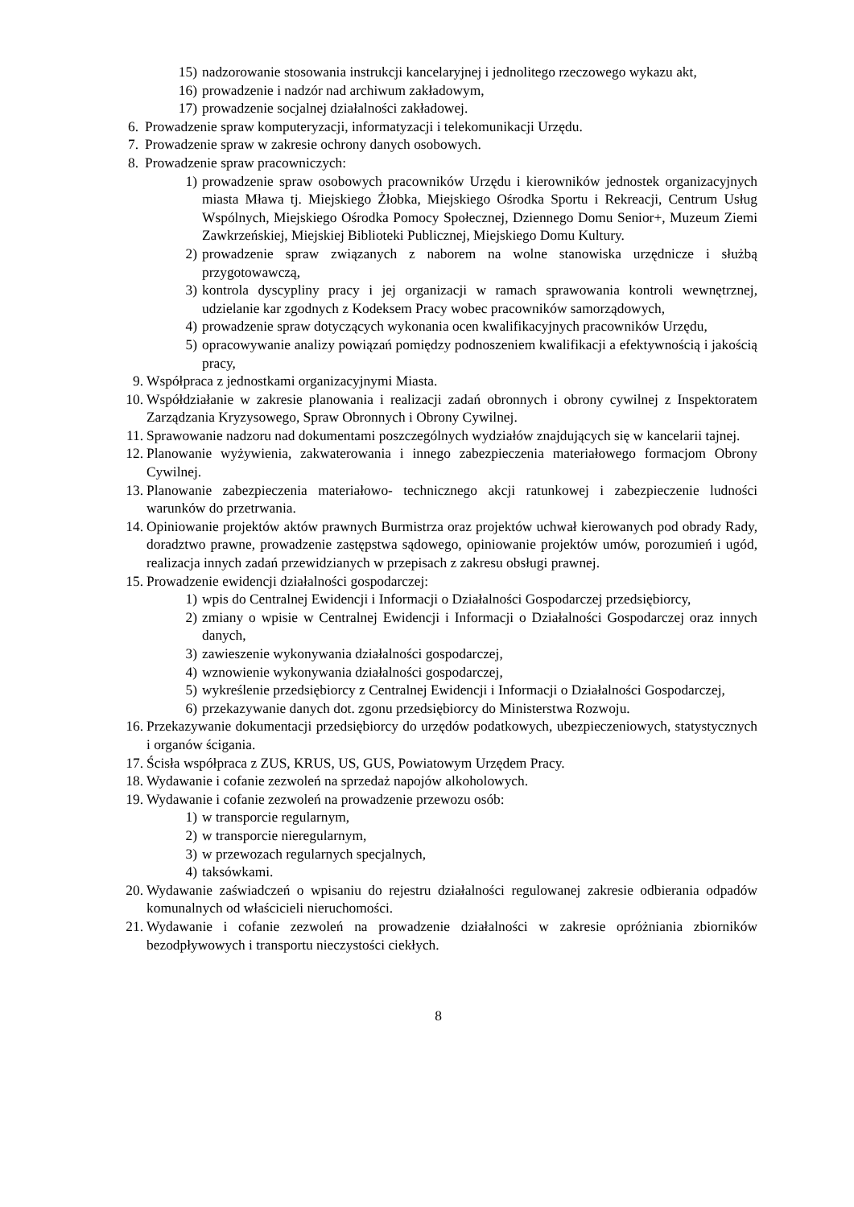15) nadzorowanie stosowania instrukcji kancelaryjnej i jednolitego rzeczowego wykazu akt,
16) prowadzenie i nadzór nad archiwum zakładowym,
17) prowadzenie socjalnej działalności zakładowej.
6. Prowadzenie spraw komputeryzacji, informatyzacji i telekomunikacji Urzędu.
7. Prowadzenie spraw w zakresie ochrony danych osobowych.
8. Prowadzenie spraw pracowniczych:
1) prowadzenie spraw osobowych pracowników Urzędu i kierowników jednostek organizacyjnych miasta Mława tj. Miejskiego Żłobka, Miejskiego Ośrodka Sportu i Rekreacji, Centrum Usług Wspólnych, Miejskiego Ośrodka Pomocy Społecznej, Dziennego Domu Senior+, Muzeum Ziemi Zawkrzeńskiej, Miejskiej Biblioteki Publicznej, Miejskiego Domu Kultury.
2) prowadzenie spraw związanych z naborem na wolne stanowiska urzędnicze i służbą przygotowawczą,
3) kontrola dyscypliny pracy i jej organizacji w ramach sprawowania kontroli wewnętrznej, udzielanie kar zgodnych z Kodeksem Pracy wobec pracowników samorządowych,
4) prowadzenie spraw dotyczących wykonania ocen kwalifikacyjnych pracowników Urzędu,
5) opracowywanie analizy powiązań pomiędzy podnoszeniem kwalifikacji a efektywnością i jakością pracy,
9. Współpraca z jednostkami organizacyjnymi Miasta.
10. Współdziałanie w zakresie planowania i realizacji zadań obronnych i obrony cywilnej z Inspektoratem Zarządzania Kryzysowego, Spraw Obronnych i Obrony Cywilnej.
11. Sprawowanie nadzoru nad dokumentami poszczególnych wydziałów znajdujących się w kancelarii tajnej.
12. Planowanie wyżywienia, zakwaterowania i innego zabezpieczenia materiałowego formacjom Obrony Cywilnej.
13. Planowanie zabezpieczenia materiałowo- technicznego akcji ratunkowej i zabezpieczenie ludności warunków do przetrwania.
14. Opiniowanie projektów aktów prawnych Burmistrza oraz projektów uchwał kierowanych pod obrady Rady, doradztwo prawne, prowadzenie zastępstwa sądowego, opiniowanie projektów umów, porozumień i ugód, realizacja innych zadań przewidzianych w przepisach z zakresu obsługi prawnej.
15. Prowadzenie ewidencji działalności gospodarczej:
1) wpis do Centralnej Ewidencji i Informacji o Działalności Gospodarczej przedsiębiorcy,
2) zmiany o wpisie w Centralnej Ewidencji i Informacji o Działalności Gospodarczej oraz innych danych,
3) zawieszenie wykonywania działalności gospodarczej,
4) wznowienie wykonywania działalności gospodarczej,
5) wykreślenie przedsiębiorcy z Centralnej Ewidencji i Informacji o Działalności Gospodarczej,
6) przekazywanie danych dot. zgonu przedsiębiorcy do Ministerstwa Rozwoju.
16. Przekazywanie dokumentacji przedsiębiorcy do urzędów podatkowych, ubezpieczeniowych, statystycznych i organów ścigania.
17. Ścisła współpraca z ZUS, KRUS, US, GUS, Powiatowym Urzędem Pracy.
18. Wydawanie i cofanie zezwoleń na sprzedaż napojów alkoholowych.
19. Wydawanie i cofanie zezwoleń na prowadzenie przewozu osób:
1) w transporcie regularnym,
2) w transporcie nieregularnym,
3) w przewozach regularnych specjalnych,
4) taksówkami.
20. Wydawanie zaświadczeń o wpisaniu do rejestru działalności regulowanej zakresie odbierania odpadów komunalnych od właścicieli nieruchomości.
21. Wydawanie i cofanie zezwoleń na prowadzenie działalności w zakresie opróżniania zbiorników bezodpływowych i transportu nieczystości ciekłych.
8